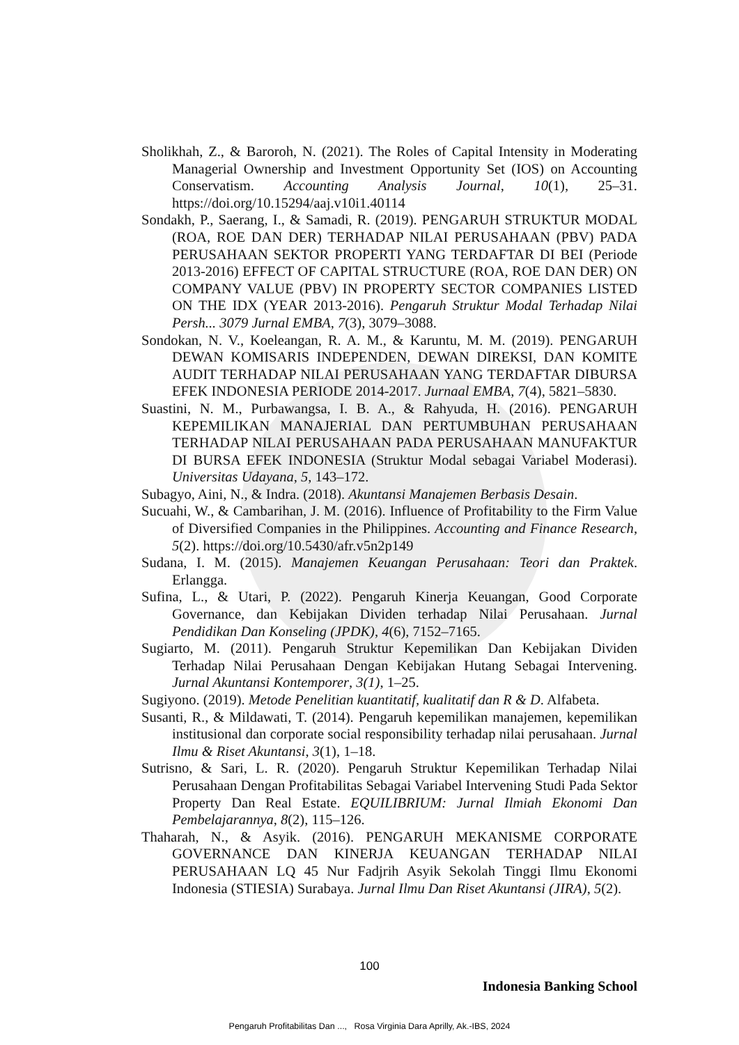Sholikhah, Z., & Baroroh, N. (2021). The Roles of Capital Intensity in Moderating Managerial Ownership and Investment Opportunity Set (IOS) on Accounting Conservatism. Accounting Analysis Journal, 10(1), 25–31. https://doi.org/10.15294/aaj.v10i1.40114
Sondakh, P., Saerang, I., & Samadi, R. (2019). PENGARUH STRUKTUR MODAL (ROA, ROE DAN DER) TERHADAP NILAI PERUSAHAAN (PBV) PADA PERUSAHAAN SEKTOR PROPERTI YANG TERDAFTAR DI BEI (Periode 2013-2016) EFFECT OF CAPITAL STRUCTURE (ROA, ROE DAN DER) ON COMPANY VALUE (PBV) IN PROPERTY SECTOR COMPANIES LISTED ON THE IDX (YEAR 2013-2016). Pengaruh Struktur Modal Terhadap Nilai Persh... 3079 Jurnal EMBA, 7(3), 3079–3088.
Sondokan, N. V., Koeleangan, R. A. M., & Karuntu, M. M. (2019). PENGARUH DEWAN KOMISARIS INDEPENDEN, DEWAN DIREKSI, DAN KOMITE AUDIT TERHADAP NILAI PERUSAHAAN YANG TERDAFTAR DIBURSA EFEK INDONESIA PERIODE 2014-2017. Jurnaal EMBA, 7(4), 5821–5830.
Suastini, N. M., Purbawangsa, I. B. A., & Rahyuda, H. (2016). PENGARUH KEPEMILIKAN MANAJERIAL DAN PERTUMBUHAN PERUSAHAAN TERHADAP NILAI PERUSAHAAN PADA PERUSAHAAN MANUFAKTUR DI BURSA EFEK INDONESIA (Struktur Modal sebagai Variabel Moderasi). Universitas Udayana, 5, 143–172.
Subagyo, Aini, N., & Indra. (2018). Akuntansi Manajemen Berbasis Desain.
Sucuahi, W., & Cambarihan, J. M. (2016). Influence of Profitability to the Firm Value of Diversified Companies in the Philippines. Accounting and Finance Research, 5(2). https://doi.org/10.5430/afr.v5n2p149
Sudana, I. M. (2015). Manajemen Keuangan Perusahaan: Teori dan Praktek. Erlangga.
Sufina, L., & Utari, P. (2022). Pengaruh Kinerja Keuangan, Good Corporate Governance, dan Kebijakan Dividen terhadap Nilai Perusahaan. Jurnal Pendidikan Dan Konseling (JPDK), 4(6), 7152–7165.
Sugiarto, M. (2011). Pengaruh Struktur Kepemilikan Dan Kebijakan Dividen Terhadap Nilai Perusahaan Dengan Kebijakan Hutang Sebagai Intervening. Jurnal Akuntansi Kontemporer, 3(1), 1–25.
Sugiyono. (2019). Metode Penelitian kuantitatif, kualitatif dan R & D. Alfabeta.
Susanti, R., & Mildawati, T. (2014). Pengaruh kepemilikan manajemen, kepemilikan institusional dan corporate social responsibility terhadap nilai perusahaan. Jurnal Ilmu & Riset Akuntansi, 3(1), 1–18.
Sutrisno, & Sari, L. R. (2020). Pengaruh Struktur Kepemilikan Terhadap Nilai Perusahaan Dengan Profitabilitas Sebagai Variabel Intervening Studi Pada Sektor Property Dan Real Estate. EQUILIBRIUM: Jurnal Ilmiah Ekonomi Dan Pembelajarannya, 8(2), 115–126.
Thaharah, N., & Asyik. (2016). PENGARUH MEKANISME CORPORATE GOVERNANCE DAN KINERJA KEUANGAN TERHADAP NILAI PERUSAHAAN LQ 45 Nur Fadjrih Asyik Sekolah Tinggi Ilmu Ekonomi Indonesia (STIESIA) Surabaya. Jurnal Ilmu Dan Riset Akuntansi (JIRA), 5(2).
100
Indonesia Banking School
Pengaruh Profitabilitas Dan ..., Rosa Virginia Dara Aprilly, Ak.-IBS, 2024